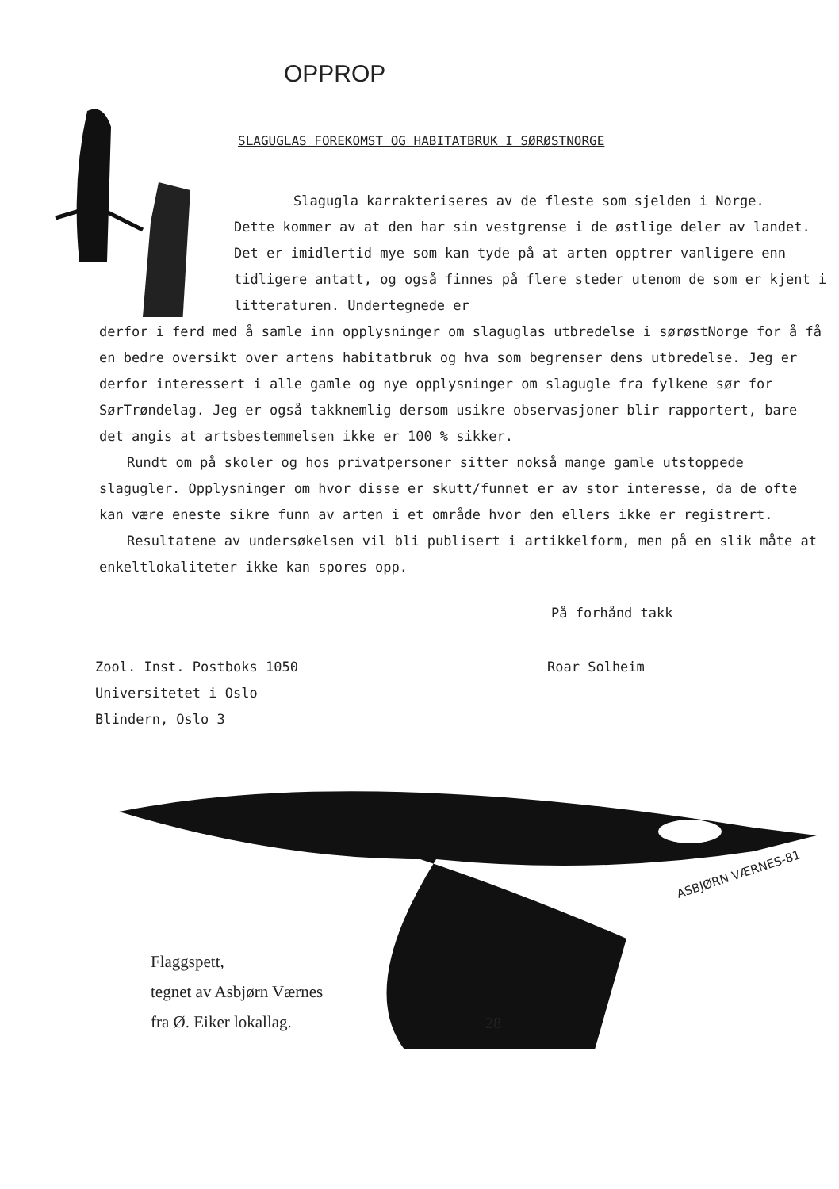OPPROP
SLAGUGLAS FOREKOMST OG HABITATBRUK I SØRØSTNORGE
Slagugla karrakteriseres av de fleste som sjelden i Norge.
Dette kommer av at den har sin vestgrense i de østlige deler av landet. Det er imidlertid mye som kan tyde på at arten opptrer vanligere enn tidligere antatt, og også finnes på flere steder utenom de som er kjent i litteraturen. Undertegnede er
derfor i ferd med å samle inn opplysninger om slaguglas utbredelse i sørøstNorge for å få en bedre oversikt over artens habitatbruk og hva som begrenser dens utbredelse. Jeg er derfor interessert i alle gamle og nye opplysninger om slagugle fra fylkene sør for SørTrøndelag. Jeg er også takknemlig dersom usikre observasjoner blir rapportert, bare det angis at artsbestemmelsen ikke er 100 % sikker.
Rundt om på skoler og hos privatpersoner sitter nokså mange gamle utstoppede slagugler. Opplysninger om hvor disse er skutt/funnet er av stor interesse, da de ofte kan være eneste sikre funn av arten i et område hvor den ellers ikke er registrert.
Resultatene av undersøkelsen vil bli publisert i artikkelform, men på en slik måte at enkeltlokaliteter ikke kan spores opp.
På forhånd takk
Zool. Inst. Postboks 1050
Universitetet i Oslo
Blindern, Oslo 3
Roar Solheim
ASBJØRN VÆRNES-81
Flaggspett,
tegnet av Asbjørn Værnes
fra Ø. Eiker lokallag.
28